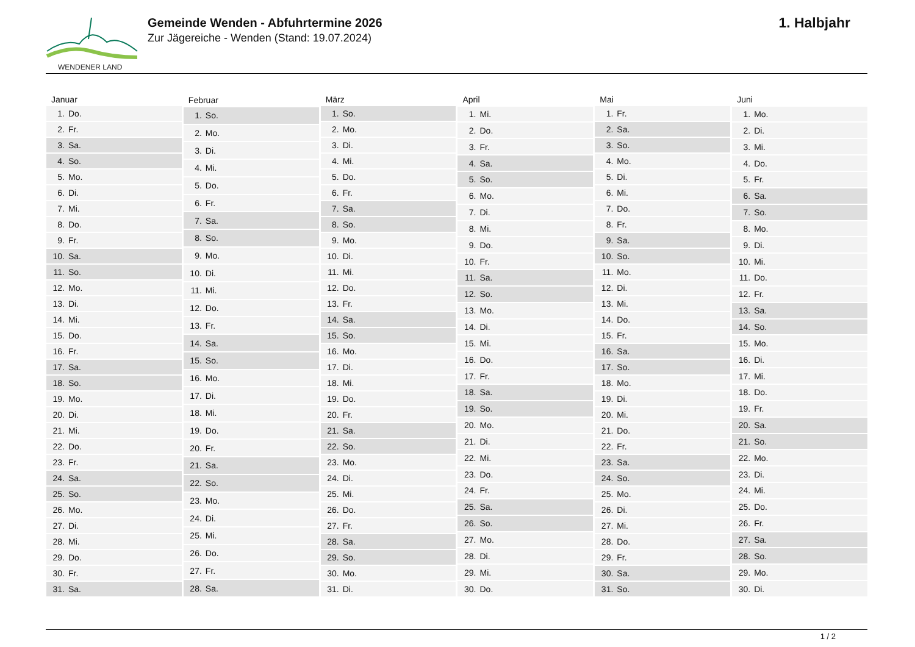WENDENER LAND
Gemeinde Wenden - Abfuhrtermine 2026
Zur Jägereiche - Wenden (Stand: 19.07.2024)
1. Halbjahr
| Januar | |
| --- | --- |
| 1. | Do. |
| 2. | Fr. |
| 3. | Sa. |
| 4. | So. |
| 5. | Mo. |
| 6. | Di. |
| 7. | Mi. |
| 8. | Do. |
| 9. | Fr. |
| 10. | Sa. |
| 11. | So. |
| 12. | Mo. |
| 13. | Di. |
| 14. | Mi. |
| 15. | Do. |
| 16. | Fr. |
| 17. | Sa. |
| 18. | So. |
| 19. | Mo. |
| 20. | Di. |
| 21. | Mi. |
| 22. | Do. |
| 23. | Fr. |
| 24. | Sa. |
| 25. | So. |
| 26. | Mo. |
| 27. | Di. |
| 28. | Mi. |
| 29. | Do. |
| 30. | Fr. |
| 31. | Sa. |
| Februar | |
| --- | --- |
| 1. | So. |
| 2. | Mo. |
| 3. | Di. |
| 4. | Mi. |
| 5. | Do. |
| 6. | Fr. |
| 7. | Sa. |
| 8. | So. |
| 9. | Mo. |
| 10. | Di. |
| 11. | Mi. |
| 12. | Do. |
| 13. | Fr. |
| 14. | Sa. |
| 15. | So. |
| 16. | Mo. |
| 17. | Di. |
| 18. | Mi. |
| 19. | Do. |
| 20. | Fr. |
| 21. | Sa. |
| 22. | So. |
| 23. | Mo. |
| 24. | Di. |
| 25. | Mi. |
| 26. | Do. |
| 27. | Fr. |
| 28. | Sa. |
| März | |
| --- | --- |
| 1. | So. |
| 2. | Mo. |
| 3. | Di. |
| 4. | Mi. |
| 5. | Do. |
| 6. | Fr. |
| 7. | Sa. |
| 8. | So. |
| 9. | Mo. |
| 10. | Di. |
| 11. | Mi. |
| 12. | Do. |
| 13. | Fr. |
| 14. | Sa. |
| 15. | So. |
| 16. | Mo. |
| 17. | Di. |
| 18. | Mi. |
| 19. | Do. |
| 20. | Fr. |
| 21. | Sa. |
| 22. | So. |
| 23. | Mo. |
| 24. | Di. |
| 25. | Mi. |
| 26. | Do. |
| 27. | Fr. |
| 28. | Sa. |
| 29. | So. |
| 30. | Mo. |
| 31. | Di. |
| April | |
| --- | --- |
| 1. | Mi. |
| 2. | Do. |
| 3. | Fr. |
| 4. | Sa. |
| 5. | So. |
| 6. | Mo. |
| 7. | Di. |
| 8. | Mi. |
| 9. | Do. |
| 10. | Fr. |
| 11. | Sa. |
| 12. | So. |
| 13. | Mo. |
| 14. | Di. |
| 15. | Mi. |
| 16. | Do. |
| 17. | Fr. |
| 18. | Sa. |
| 19. | So. |
| 20. | Mo. |
| 21. | Di. |
| 22. | Mi. |
| 23. | Do. |
| 24. | Fr. |
| 25. | Sa. |
| 26. | So. |
| 27. | Mo. |
| 28. | Di. |
| 29. | Mi. |
| 30. | Do. |
| Mai | |
| --- | --- |
| 1. | Fr. |
| 2. | Sa. |
| 3. | So. |
| 4. | Mo. |
| 5. | Di. |
| 6. | Mi. |
| 7. | Do. |
| 8. | Fr. |
| 9. | Sa. |
| 10. | So. |
| 11. | Mo. |
| 12. | Di. |
| 13. | Mi. |
| 14. | Do. |
| 15. | Fr. |
| 16. | Sa. |
| 17. | So. |
| 18. | Mo. |
| 19. | Di. |
| 20. | Mi. |
| 21. | Do. |
| 22. | Fr. |
| 23. | Sa. |
| 24. | So. |
| 25. | Mo. |
| 26. | Di. |
| 27. | Mi. |
| 28. | Do. |
| 29. | Fr. |
| 30. | Sa. |
| 31. | So. |
| Juni | |
| --- | --- |
| 1. | Mo. |
| 2. | Di. |
| 3. | Mi. |
| 4. | Do. |
| 5. | Fr. |
| 6. | Sa. |
| 7. | So. |
| 8. | Mo. |
| 9. | Di. |
| 10. | Mi. |
| 11. | Do. |
| 12. | Fr. |
| 13. | Sa. |
| 14. | So. |
| 15. | Mo. |
| 16. | Di. |
| 17. | Mi. |
| 18. | Do. |
| 19. | Fr. |
| 20. | Sa. |
| 21. | So. |
| 22. | Mo. |
| 23. | Di. |
| 24. | Mi. |
| 25. | Do. |
| 26. | Fr. |
| 27. | Sa. |
| 28. | So. |
| 29. | Mo. |
| 30. | Di. |
1 / 2